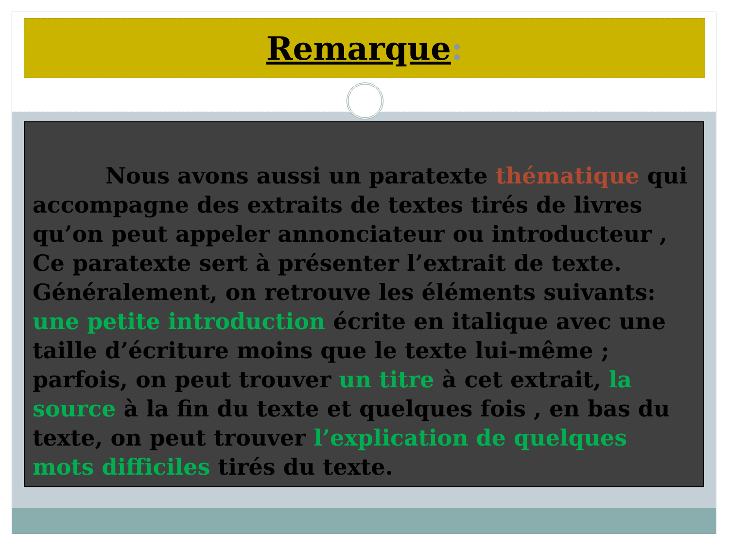Remarque:
Nous avons aussi un paratexte thématique qui accompagne des extraits de textes tirés de livres qu’on peut appeler annonciateur ou introducteur , Ce paratexte sert à présenter l’extrait de texte. Généralement, on retrouve les éléments suivants: une petite introduction écrite en italique avec une taille d’écriture moins que le texte lui-même ; parfois, on peut trouver un titre à cet extrait, la source à la fin du texte et quelques fois , en bas du texte, on peut trouver l’explication de quelques mots difficiles tirés du texte.